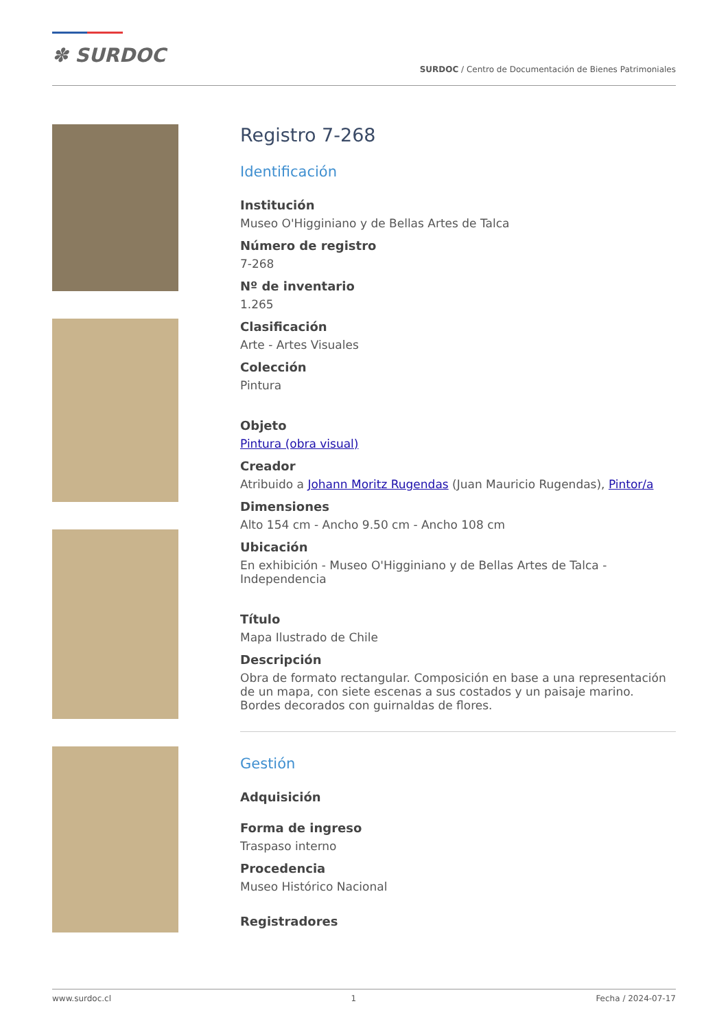✽ SURDOC
SURDOC / Centro de Documentación de Bienes Patrimoniales
Registro 7-268
Identificación
Institución
Museo O'Higginiano y de Bellas Artes de Talca
Número de registro
7-268
Nº de inventario
1.265
Clasificación
Arte - Artes Visuales
Colección
Pintura
Objeto
Pintura (obra visual)
Creador
Atribuido a Johann Moritz Rugendas (Juan Mauricio Rugendas), Pintor/a
Dimensiones
Alto 154 cm - Ancho 9.50 cm - Ancho 108 cm
Ubicación
En exhibición - Museo O'Higginiano y de Bellas Artes de Talca - Independencia
Título
Mapa Ilustrado de Chile
Descripción
Obra de formato rectangular. Composición en base a una representación de un mapa, con siete escenas a sus costados y un paisaje marino. Bordes decorados con guirnaldas de flores.
Gestión
Adquisición
Forma de ingreso
Traspaso interno
Procedencia
Museo Histórico Nacional
Registradores
www.surdoc.cl 1 Fecha / 2024-07-17